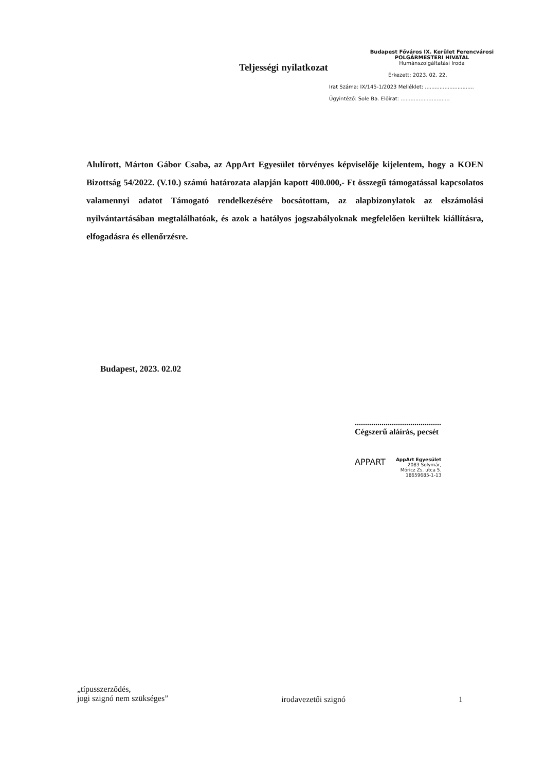Teljességi nyilatkozat
Budapest Főváros IX. Kerület Ferencvárosi
POLGÁRMESTERI HIVATAL
Humánszolgáltatási Iroda
Érkezett: 2023. 02. 22.
Irat Száma: IX/145-1/2023 Melléklet: ..............................
Ügyintéző: Sole Ba. Előirat: ..............................
Alulírott, Márton Gábor Csaba, az AppArt Egyesület törvényes képviselője kijelentem, hogy a KOEN Bizottság 54/2022. (V.10.) számú határozata alapján kapott 400.000,- Ft összegű támogatással kapcsolatos valamennyi adatot Támogató rendelkezésére bocsátottam, az alapbizonylatok az elszámolási nyilvántartásában megtalálhatóak, és azok a hatályos jogszabályoknak megfelelően kerültek kiállításra, elfogadásra és ellenőrzésre.
Budapest, 2023. 02.02
..........................................
Cégszerű aláírás, pecsét
APPART
AppArt Egyesület
2083 Solymár,
Móricz Zs. utca 5.
18659685-1-13
„típusszerződés,
jogi szignó nem szükséges”
irodavezetői szignó 1